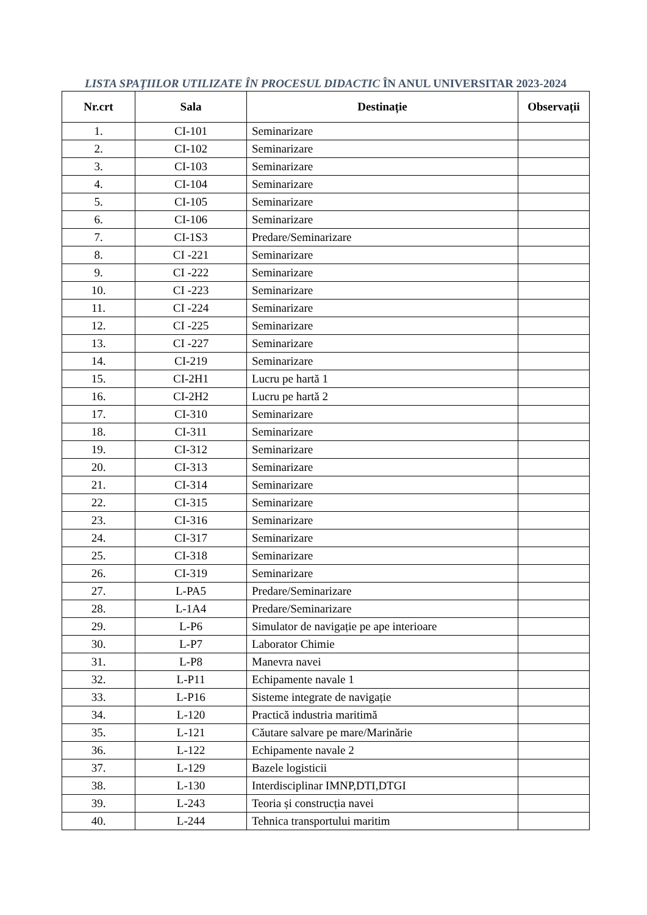LISTA SPAŢIILOR UTILIZATE ÎN PROCESUL DIDACTIC ÎN ANUL UNIVERSITAR 2023-2024
| Nr.crt | Sala | Destinație | Observații |
| --- | --- | --- | --- |
| 1. | CI-101 | Seminarizare | |
| 2. | CI-102 | Seminarizare | |
| 3. | CI-103 | Seminarizare | |
| 4. | CI-104 | Seminarizare | |
| 5. | CI-105 | Seminarizare | |
| 6. | CI-106 | Seminarizare | |
| 7. | CI-1S3 | Predare/Seminarizare | |
| 8. | CI -221 | Seminarizare | |
| 9. | CI -222 | Seminarizare | |
| 10. | CI -223 | Seminarizare | |
| 11. | CI -224 | Seminarizare | |
| 12. | CI -225 | Seminarizare | |
| 13. | CI -227 | Seminarizare | |
| 14. | CI-219 | Seminarizare | |
| 15. | CI-2H1 | Lucru pe hartă 1 | |
| 16. | CI-2H2 | Lucru pe hartă 2 | |
| 17. | CI-310 | Seminarizare | |
| 18. | CI-311 | Seminarizare | |
| 19. | CI-312 | Seminarizare | |
| 20. | CI-313 | Seminarizare | |
| 21. | CI-314 | Seminarizare | |
| 22. | CI-315 | Seminarizare | |
| 23. | CI-316 | Seminarizare | |
| 24. | CI-317 | Seminarizare | |
| 25. | CI-318 | Seminarizare | |
| 26. | CI-319 | Seminarizare | |
| 27. | L-PA5 | Predare/Seminarizare | |
| 28. | L-1A4 | Predare/Seminarizare | |
| 29. | L-P6 | Simulator de navigație pe ape interioare | |
| 30. | L-P7 | Laborator Chimie | |
| 31. | L-P8 | Manevra navei | |
| 32. | L-P11 | Echipamente navale 1 | |
| 33. | L-P16 | Sisteme integrate de navigație | |
| 34. | L-120 | Practică industria maritimă | |
| 35. | L-121 | Căutare salvare pe mare/Marinărie | |
| 36. | L-122 | Echipamente navale 2 | |
| 37. | L-129 | Bazele logisticii | |
| 38. | L-130 | Interdisciplinar IMNP,DTI,DTGI | |
| 39. | L-243 | Teoria și construcția navei | |
| 40. | L-244 | Tehnica transportului maritim | |